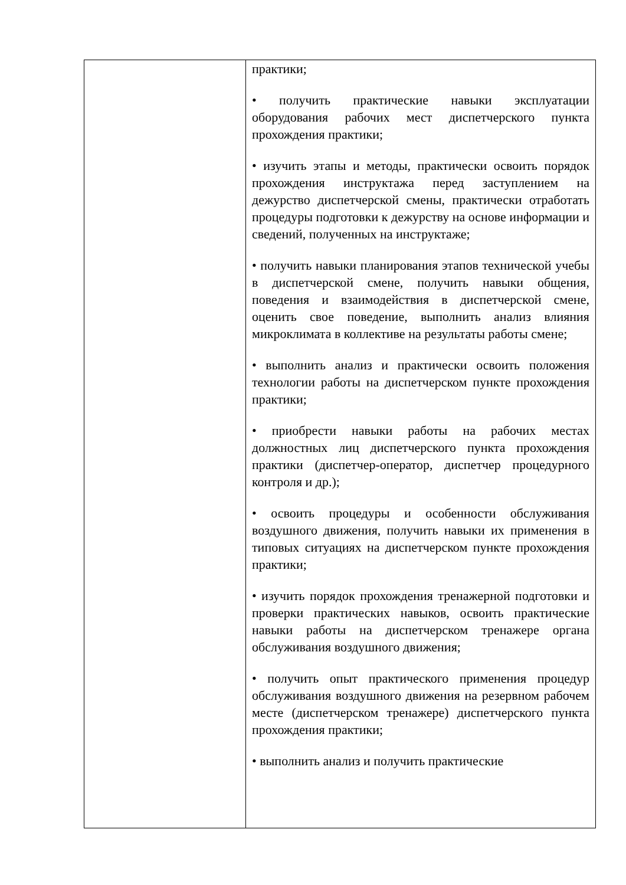| | практики; • получить практические навыки эксплуатации оборудования рабочих мест диспетчерского пункта прохождения практики; • изучить этапы и методы, практически освоить порядок прохождения инструктажа перед заступлением на дежурство диспетчерской смены, практически отработать процедуры подготовки к дежурству на основе информации и сведений, полученных на инструктаже; • получить навыки планирования этапов технической учебы в диспетчерской смене, получить навыки общения, поведения и взаимодействия в диспетчерской смене, оценить свое поведение, выполнить анализ влияния микроклимата в коллективе на результаты работы смене; • выполнить анализ и практически освоить положения технологии работы на диспетчерском пункте прохождения практики; • приобрести навыки работы на рабочих местах должностных лиц диспетчерского пункта прохождения практики (диспетчер-оператор, диспетчер процедурного контроля и др.); • освоить процедуры и особенности обслуживания воздушного движения, получить навыки их применения в типовых ситуациях на диспетчерском пункте прохождения практики; • изучить порядок прохождения тренажерной подготовки и проверки практических навыков, освоить практические навыки работы на диспетчерском тренажере органа обслуживания воздушного движения; • получить опыт практического применения процедур обслуживания воздушного движения на резервном рабочем месте (диспетчерском тренажере) диспетчерского пункта прохождения практики; • выполнить анализ и получить практические |